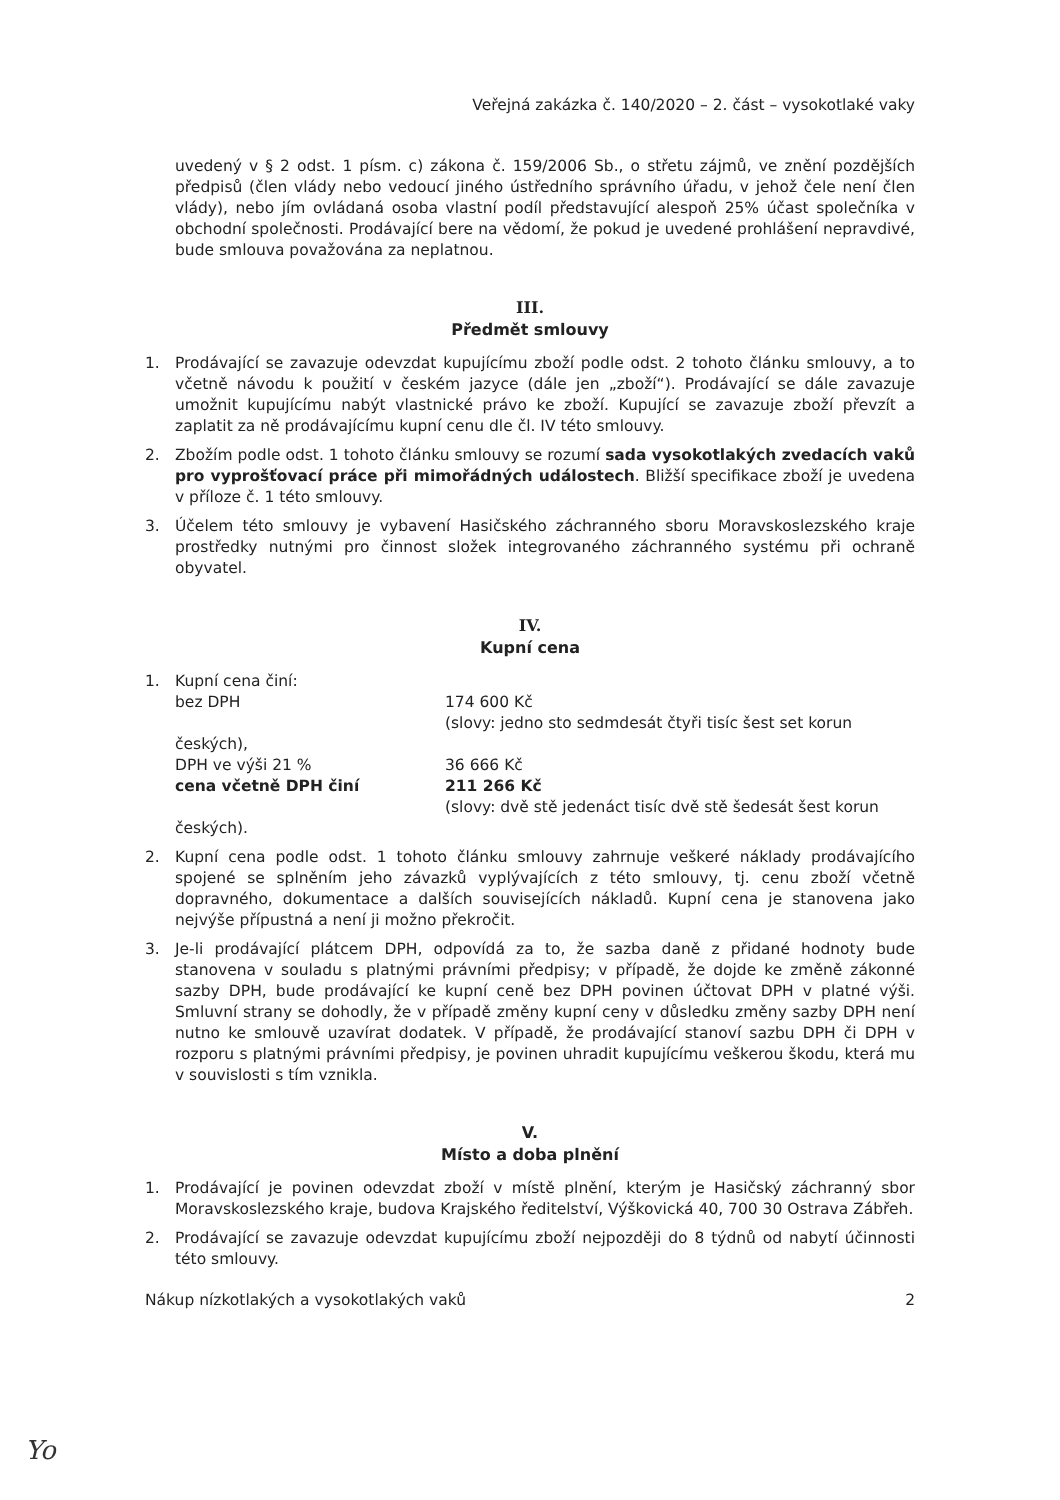Veřejná zakázka č. 140/2020 – 2. část – vysokotlaké vaky
uvedený v § 2 odst. 1 písm. c) zákona č. 159/2006 Sb., o střetu zájmů, ve znění pozdějších předpisů (člen vlády nebo vedoucí jiného ústředního správního úřadu, v jehož čele není člen vlády), nebo jím ovládaná osoba vlastní podíl představující alespoň 25% účast společníka v obchodní společnosti. Prodávající bere na vědomí, že pokud je uvedené prohlášení nepravdivé, bude smlouva považována za neplatnou.
III.
Předmět smlouvy
1. Prodávající se zavazuje odevzdat kupujícímu zboží podle odst. 2 tohoto článku smlouvy, a to včetně návodu k použití v českém jazyce (dále jen „zboží“). Prodávající se dále zavazuje umožnit kupujícímu nabýt vlastnické právo ke zboží. Kupující se zavazuje zboží převzít a zaplatit za ně prodávajícímu kupní cenu dle čl. IV této smlouvy.
2. Zbožím podle odst. 1 tohoto článku smlouvy se rozumí sada vysokotlakých zvedacích vaků pro vyprošťovací práce při mimořádných událostech. Bližší specifikace zboží je uvedena v příloze č. 1 této smlouvy.
3. Účelem této smlouvy je vybavení Hasičského záchranného sboru Moravskoslezského kraje prostředky nutnými pro činnost složek integrovaného záchranného systému při ochraně obyvatel.
IV.
Kupní cena
1. Kupní cena činí:
bez DPH 174 600 Kč (slovy: jedno sto sedmdesát čtyři tisíc šest set korun
českých),
DPH ve výši 21 % 36 666 Kč cena včetně DPH činí 211 266 Kč (slovy: dvě stě jedenáct tisíc dvě stě šedesát šest korun
českých).
2. Kupní cena podle odst. 1 tohoto článku smlouvy zahrnuje veškeré náklady prodávajícího spojené se splněním jeho závazků vyplývajících z této smlouvy, tj. cenu zboží včetně dopravného, dokumentace a dalších souvisejících nákladů. Kupní cena je stanovena jako nejvýše přípustná a není ji možno překročit.
3. Je-li prodávající plátcem DPH, odpovídá za to, že sazba daně z přidané hodnoty bude stanovena v souladu s platnými právními předpisy; v případě, že dojde ke změně zákonné sazby DPH, bude prodávající ke kupní ceně bez DPH povinen účtovat DPH v platné výši. Smluvní strany se dohodly, že v případě změny kupní ceny v důsledku změny sazby DPH není nutno ke smlouvě uzavírat dodatek. V případě, že prodávající stanoví sazbu DPH či DPH v rozporu s platnými právními předpisy, je povinen uhradit kupujícímu veškerou škodu, která mu v souvislosti s tím vznikla.
V.
Místo a doba plnění
1. Prodávající je povinen odevzdat zboží v místě plnění, kterým je Hasičský záchranný sbor Moravskoslezského kraje, budova Krajského ředitelství, Výškovická 40, 700 30 Ostrava Zábřeh.
2. Prodávající se zavazuje odevzdat kupujícímu zboží nejpozději do 8 týdnů od nabytí účinnosti této smlouvy.
Nákup nízkotlakých a vysokotlakých vaků 2
Yo